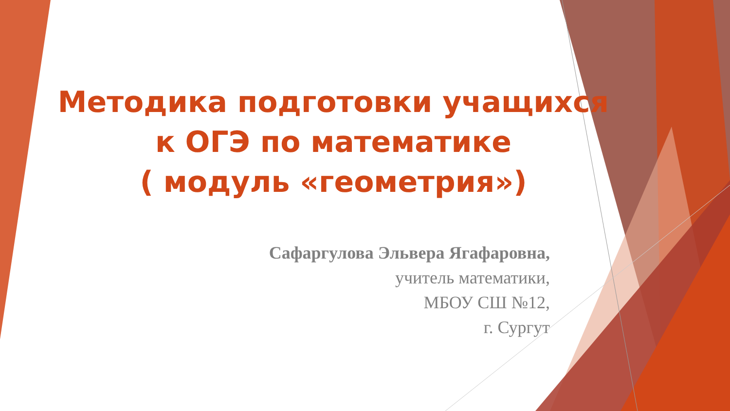Методика подготовки учащихся
к ОГЭ по математике
( модуль «геометрия»)
Сафаргулова Эльвера Ягафаровна,
учитель математики,
МБОУ СШ №12,
г. Сургут